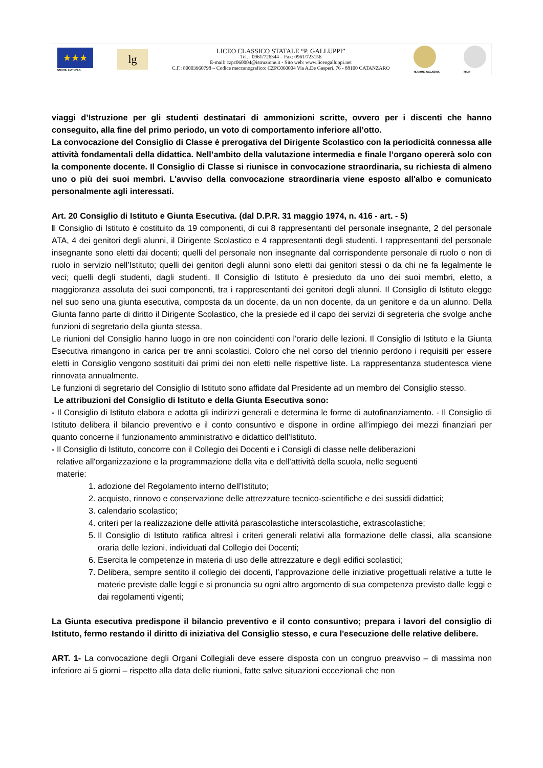★★★
UNIONE EUROPEA
lg
LICEO CLASSICO STATALE “P. GALLUPPI”
Tel. : 0961/726344 – Fax: 0961/723156
E-mail: czpc060004@istruzione.it - Sito web: www.liceogalluppi.net
C.F.: 80003960798 – Codice meccanografico: CZPC060004 Via A.De Gasperi. 76 - 88100 CATANZARO
REGIONE CALABRIA MIUR
viaggi d’Istruzione per gli studenti destinatari di ammonizioni scritte, ovvero per i discenti che hanno conseguito, alla fine del primo periodo, un voto di comportamento inferiore all’otto.
La convocazione del Consiglio di Classe è prerogativa del Dirigente Scolastico con la periodicità connessa alle attività fondamentali della didattica. Nell’ambito della valutazione intermedia e finale l’organo opererà solo con la componente docente. Il Consiglio di Classe si riunisce in convocazione straordinaria, su richiesta di almeno uno o più dei suoi membri. L'avviso della convocazione straordinaria viene esposto all'albo e comunicato personalmente agli interessati.
Art. 20 Consiglio di Istituto e Giunta Esecutiva. (dal D.P.R. 31 maggio 1974, n. 416 - art. - 5)
Il Consiglio di Istituto è costituito da 19 componenti, di cui 8 rappresentanti del personale insegnante, 2 del personale ATA, 4 dei genitori degli alunni, il Dirigente Scolastico e 4 rappresentanti degli studenti. I rappresentanti del personale insegnante sono eletti dai docenti; quelli del personale non insegnante dal corrispondente personale di ruolo o non di ruolo in servizio nell’Istituto; quelli dei genitori degli alunni sono eletti dai genitori stessi o da chi ne fa legalmente le veci; quelli degli studenti, dagli studenti. Il Consiglio di Istituto è presieduto da uno dei suoi membri, eletto, a maggioranza assoluta dei suoi componenti, tra i rappresentanti dei genitori degli alunni. Il Consiglio di Istituto elegge nel suo seno una giunta esecutiva, composta da un docente, da un non docente, da un genitore e da un alunno. Della Giunta fanno parte di diritto il Dirigente Scolastico, che la presiede ed il capo dei servizi di segreteria che svolge anche funzioni di segretario della giunta stessa.
Le riunioni del Consiglio hanno luogo in ore non coincidenti con l'orario delle lezioni. Il Consiglio di Istituto e la Giunta Esecutiva rimangono in carica per tre anni scolastici. Coloro che nel corso del triennio perdono i requisiti per essere eletti in Consiglio vengono sostituiti dai primi dei non eletti nelle rispettive liste. La rappresentanza studentesca viene rinnovata annualmente.
Le funzioni di segretario del Consiglio di Istituto sono affidate dal Presidente ad un membro del Consiglio stesso.
Le attribuzioni del Consiglio di Istituto e della Giunta Esecutiva sono:
- Il Consiglio di Istituto elabora e adotta gli indirizzi generali e determina le forme di autofinanziamento. - Il Consiglio di Istituto delibera il bilancio preventivo e il conto consuntivo e dispone in ordine all’impiego dei mezzi finanziari per quanto concerne il funzionamento amministrativo e didattico dell'Istituto.
- Il Consiglio di Istituto, concorre con il Collegio dei Docenti e i Consigli di classe nelle deliberazioni
relative all'organizzazione e la programmazione della vita e dell'attività della scuola, nelle seguenti
materie:
1. adozione del Regolamento interno dell'Istituto;
2. acquisto, rinnovo e conservazione delle attrezzature tecnico-scientifiche e dei sussidi didattici;
3. calendario scolastico;
4. criteri per la realizzazione delle attività parascolastiche interscolastiche, extrascolastiche;
5. Il Consiglio di Istituto ratifica altresì i criteri generali relativi alla formazione delle classi, alla scansione oraria delle lezioni, individuati dal Collegio dei Docenti;
6. Esercita le competenze in materia di uso delle attrezzature e degli edifici scolastici;
7. Delibera, sempre sentito il collegio dei docenti, l’approvazione delle iniziative progettuali relative a tutte le materie previste dalle leggi e si pronuncia su ogni altro argomento di sua competenza previsto dalle leggi e dai regolamenti vigenti;
La Giunta esecutiva predispone il bilancio preventivo e il conto consuntivo; prepara i lavori del consiglio di Istituto, fermo restando il diritto di iniziativa del Consiglio stesso, e cura l'esecuzione delle relative delibere.
ART. 1- La convocazione degli Organi Collegiali deve essere disposta con un congruo preavviso – di massima non inferiore ai 5 giorni – rispetto alla data delle riunioni, fatte salve situazioni eccezionali che non